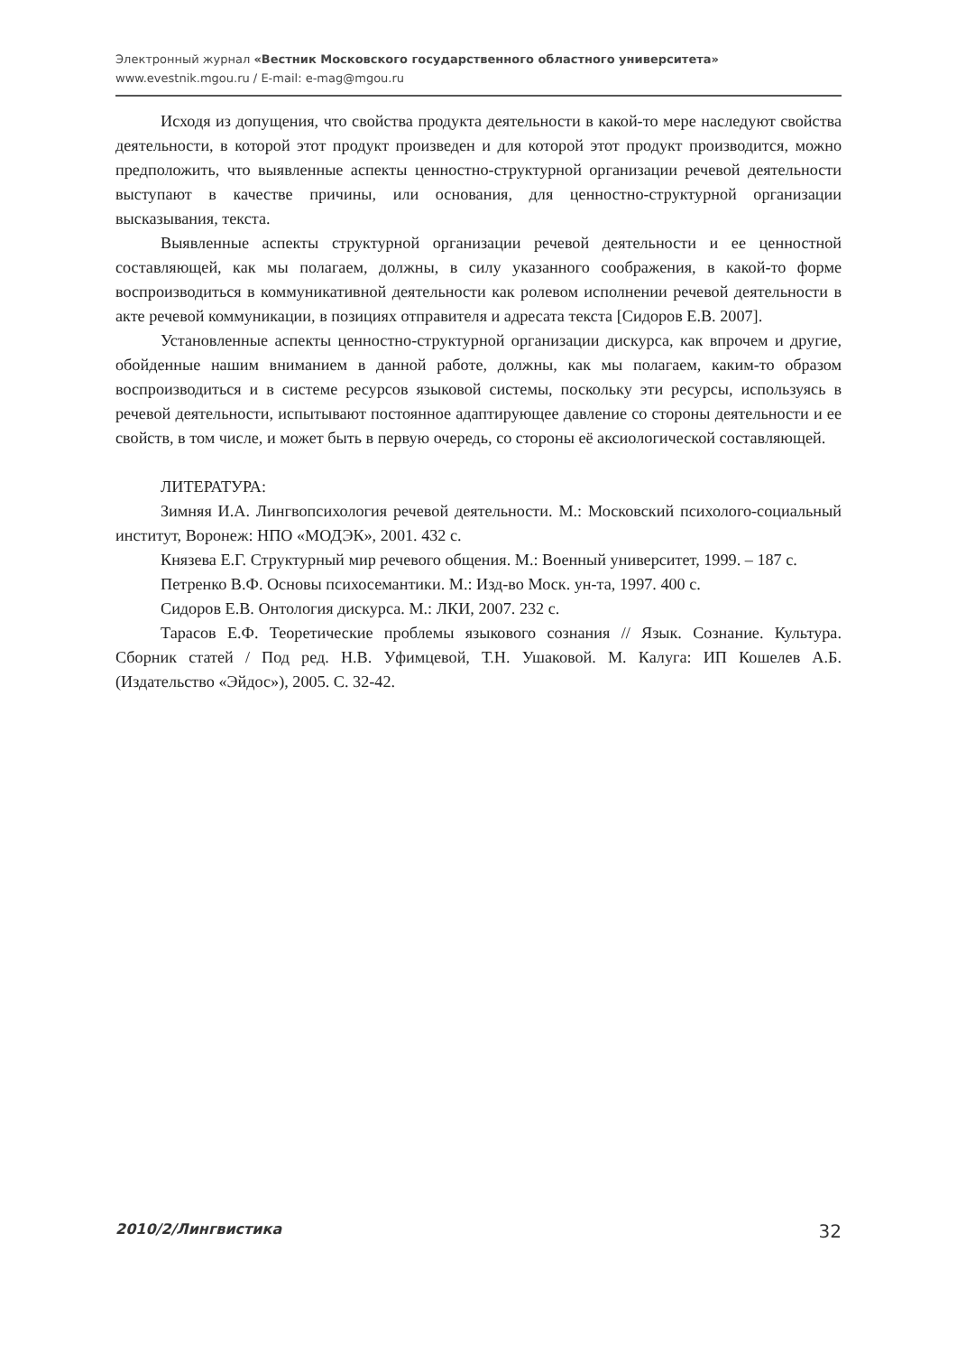Электронный журнал «Вестник Московского государственного областного университета»
www.evestnik.mgou.ru / E-mail: e-mag@mgou.ru
Исходя из допущения, что свойства продукта деятельности в какой-то мере наследуют свойства деятельности, в которой этот продукт произведен и для которой этот продукт производится, можно предположить, что выявленные аспекты ценностно-структурной организации речевой деятельности выступают в качестве причины, или основания, для ценностно-структурной организации высказывания, текста.
Выявленные аспекты структурной организации речевой деятельности и ее ценностной составляющей, как мы полагаем, должны, в силу указанного соображения, в какой-то форме воспроизводиться в коммуникативной деятельности как ролевом исполнении речевой деятельности в акте речевой коммуникации, в позициях отправителя и адресата текста [Сидоров Е.В. 2007].
Установленные аспекты ценностно-структурной организации дискурса, как впрочем и другие, обойденные нашим вниманием в данной работе, должны, как мы полагаем, каким-то образом воспроизводиться и в системе ресурсов языковой системы, поскольку эти ресурсы, используясь в речевой деятельности, испытывают постоянное адаптирующее давление со стороны деятельности и ее свойств, в том числе, и может быть в первую очередь, со стороны её аксиологической составляющей.
ЛИТЕРАТУРА:
Зимняя И.А. Лингвопсихология речевой деятельности. М.: Московский психолого-социальный институт, Воронеж: НПО «МОДЭК», 2001. 432 с.
Князева Е.Г. Структурный мир речевого общения. М.: Военный университет, 1999. – 187 с.
Петренко В.Ф. Основы психосемантики. М.: Изд-во Моск. ун-та, 1997. 400 с.
Сидоров Е.В. Онтология дискурса. М.: ЛКИ, 2007. 232 с.
Тарасов Е.Ф. Теоретические проблемы языкового сознания // Язык. Сознание. Культура. Сборник статей / Под ред. Н.В. Уфимцевой, Т.Н. Ушаковой. М. Калуга: ИП Кошелев А.Б. (Издательство «Эйдос»), 2005. С. 32-42.
2010/2/Лингвистика 32